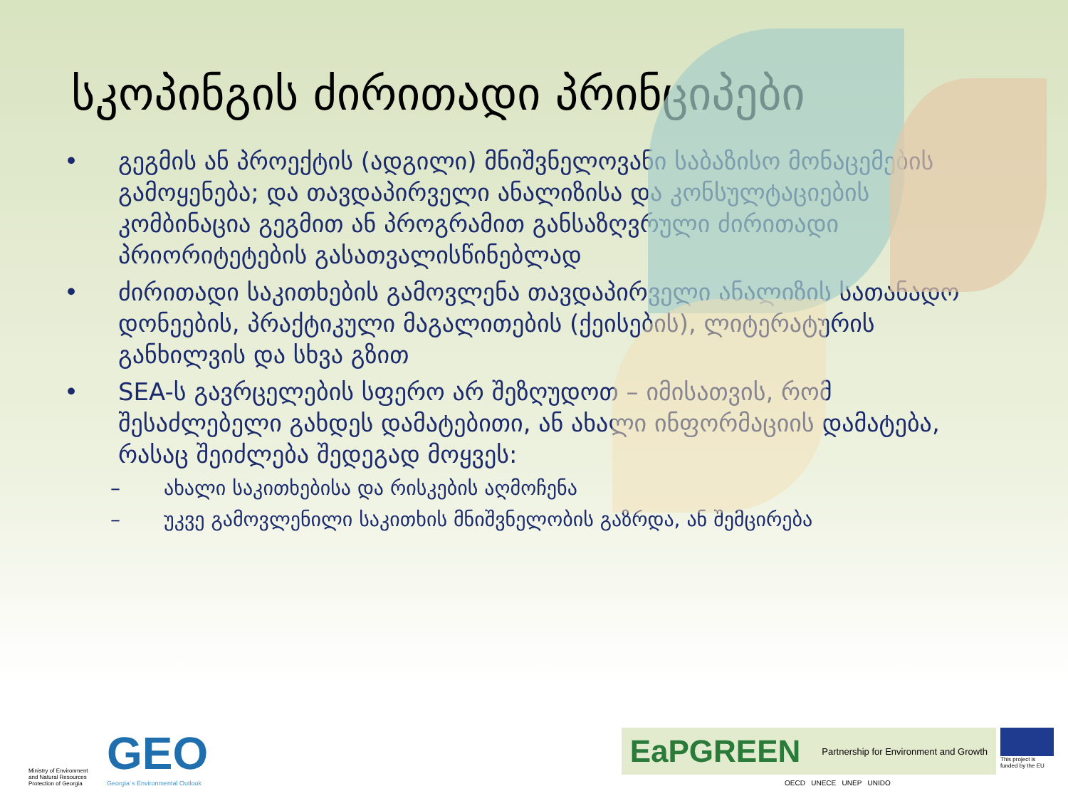სკოპინგის ძირითადი პრინციპები
• გეგმის ან პროექტის (ადგილი) მნიშვნელოვანი საბაზისო მონაცემების გამოყენება; და თავდაპირველი ანალიზისა და კონსულტაციების კომბინაცია გეგმით ან პროგრამით განსაზღვრული ძირითადი პრიორიტეტების გასათვალისწინებლად
• ძირითადი საკითხების გამოვლენა თავდაპირველი ანალიზის სათანადო დონეების, პრაქტიკული მაგალითების (ქეისების), ლიტერატურის განხილვის და სხვა გზით
• SEA-ს გავრცელების სფერო არ შეზღუდოთ – იმისათვის, რომ შესაძლებელი გახდეს დამატებითი, ან ახალი ინფორმაციის დამატება, რასაც შეიძლება შედეგად მოყვეს:
– ახალი საკითხებისა და რისკების აღმოჩენა
– უკვე გამოვლენილი საკითხის მნიშვნელობის გაზრდა, ან შემცირება
Ministry of Environment and Natural Resources Protection of Georgia
GEO
Georgia`s Environmental Outlook
EaPGREEN Partnership for Environment and Growth
This project is funded by the EU
OECD UNECE UNEP UNIDO